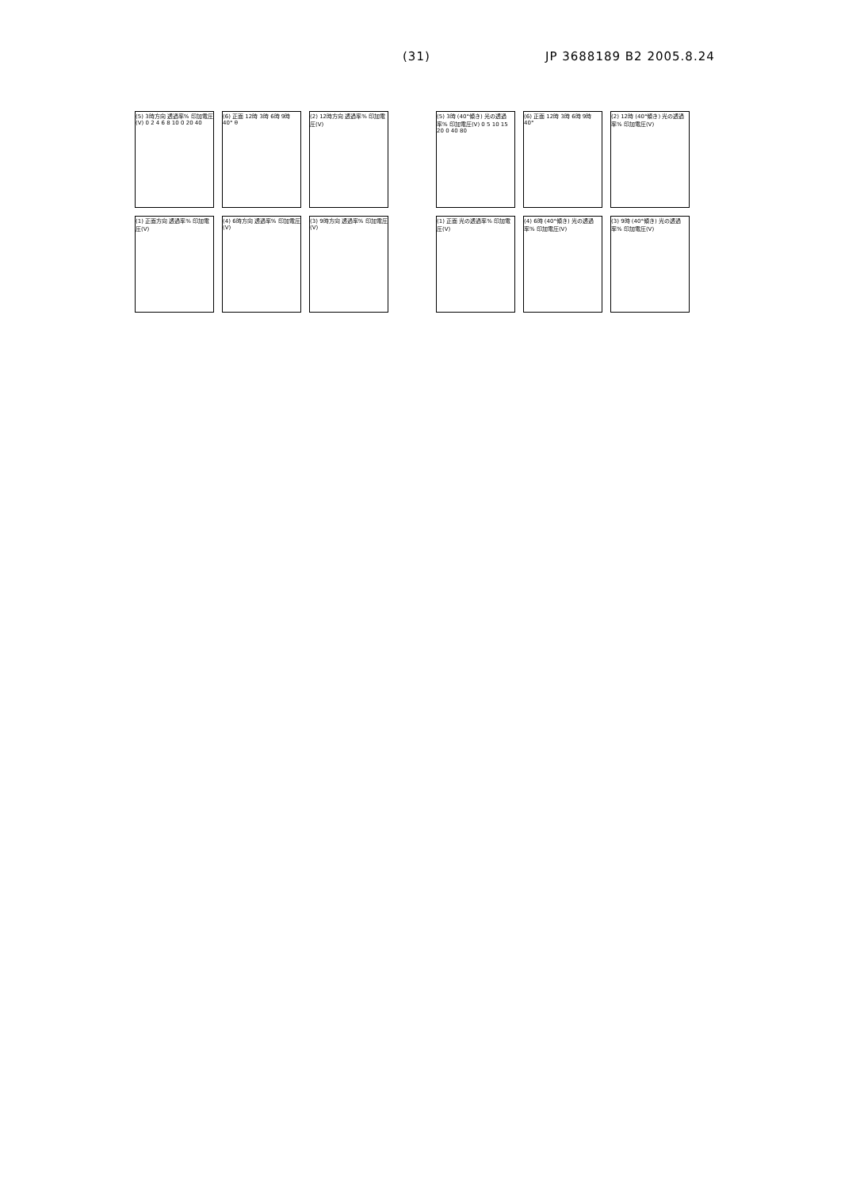(31) JP 3688189 B2 2005.8.24
(5) 3時方向 透過率% 印加電圧(V) 0 2 4 6 8 10 0 20 40
(6) 正面 12時 3時 6時 9時 40° θ
(2) 12時方向 透過率% 印加電圧(V)
(1) 正面方向 透過率% 印加電圧(V)
(4) 6時方向 透過率% 印加電圧(V)
(3) 9時方向 透過率% 印加電圧(V)
(5) 3時 (40°傾き) 光の透過率% 印加電圧(V) 0 5 10 15 20 0 40 80
(6) 正面 12時 3時 6時 9時 40°
(2) 12時 (40°傾き) 光の透過率% 印加電圧(V)
(1) 正面 光の透過率% 印加電圧(V)
(4) 6時 (40°傾き) 光の透過率% 印加電圧(V)
(3) 9時 (40°傾き) 光の透過率% 印加電圧(V)